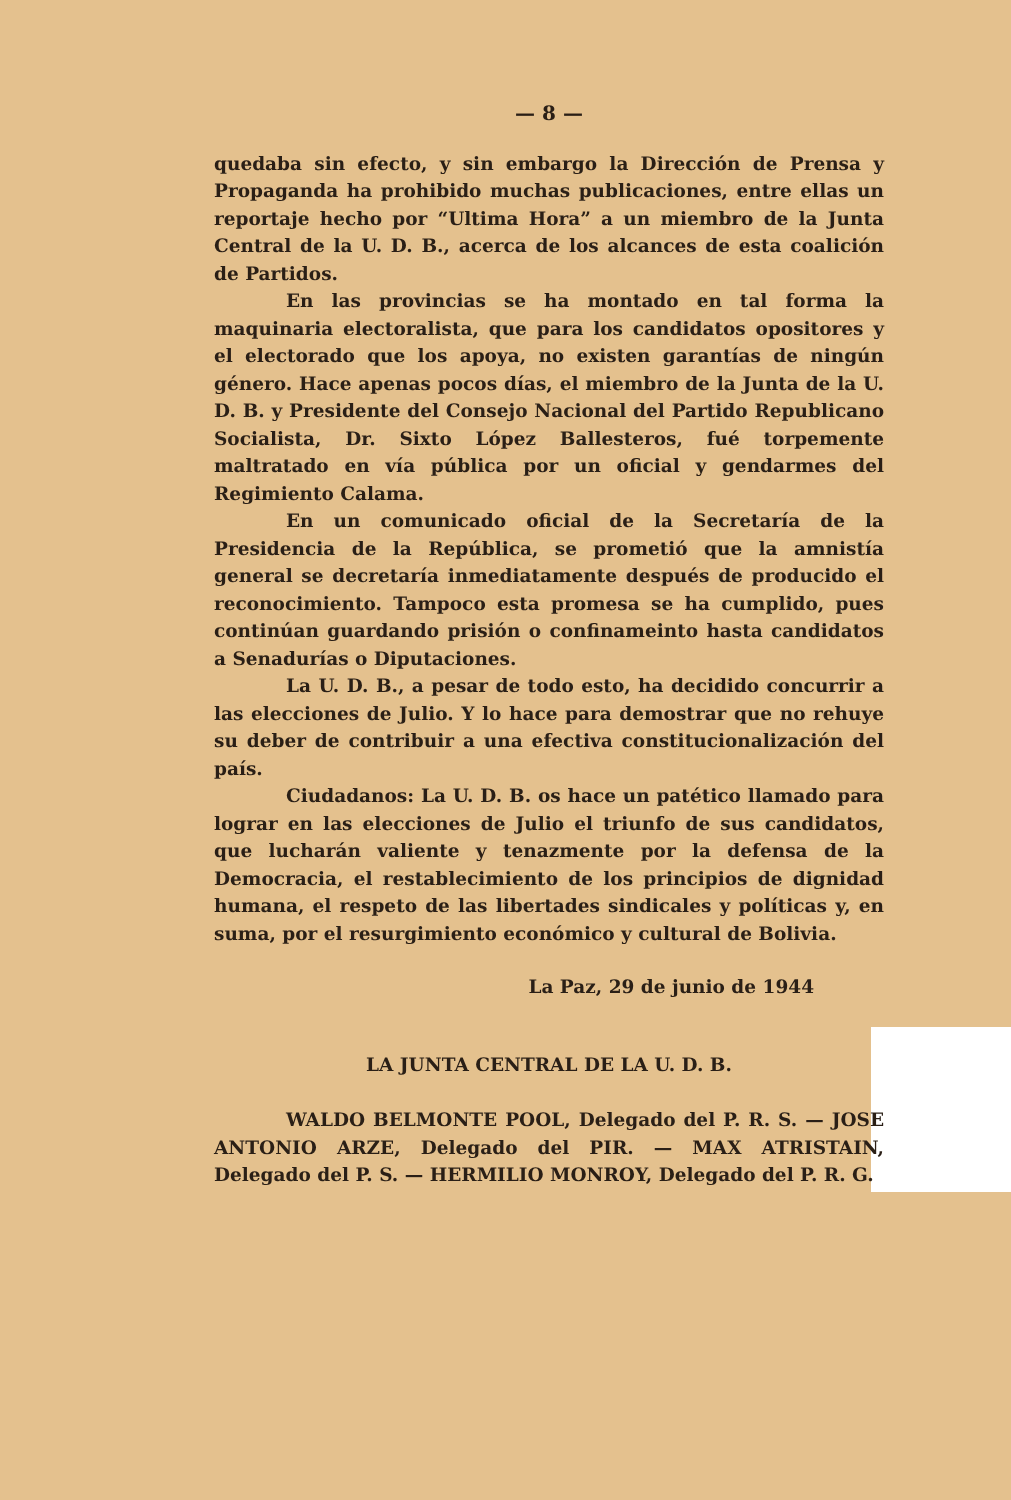— 8 —
quedaba sin efecto, y sin embargo la Dirección de Prensa y Propaganda ha prohibido muchas publicaciones, entre ellas un reportaje hecho por “Ultima Hora” a un miembro de la Junta Central de la U. D. B., acerca de los alcances de esta coalición de Partidos.
En las provincias se ha montado en tal forma la maquinaria electoralista, que para los candidatos opositores y el electorado que los apoya, no existen garantías de ningún género. Hace apenas pocos días, el miembro de la Junta de la U. D. B. y Presidente del Consejo Nacional del Partido Republicano Socialista, Dr. Sixto López Ballesteros, fué torpemente maltratado en vía pública por un oficial y gendarmes del Regimiento Calama.
En un comunicado oficial de la Secretaría de la Presidencia de la República, se prometió que la amnistía general se decretaría inmediatamente después de producido el reconocimiento. Tampoco esta promesa se ha cumplido, pues continúan guardando prisión o confinameinto hasta candidatos a Senadurías o Diputaciones.
La U. D. B., a pesar de todo esto, ha decidido concurrir a las elecciones de Julio. Y lo hace para demostrar que no rehuye su deber de contribuir a una efectiva constitucionalización del país.
Ciudadanos: La U. D. B. os hace un patético llamado para lograr en las elecciones de Julio el triunfo de sus candidatos, que lucharán valiente y tenazmente por la defensa de la Democracia, el restablecimiento de los principios de dignidad humana, el respeto de las libertades sindicales y políticas y, en suma, por el resurgimiento económico y cultural de Bolivia.
La Paz, 29 de junio de 1944
LA JUNTA CENTRAL DE LA U. D. B.
WALDO BELMONTE POOL, Delegado del P. R. S. — JOSE ANTONIO ARZE, Delegado del PIR. — MAX ATRISTAIN, Delegado del P. S. — HERMILIO MONROY, Delegado del P. R. G.